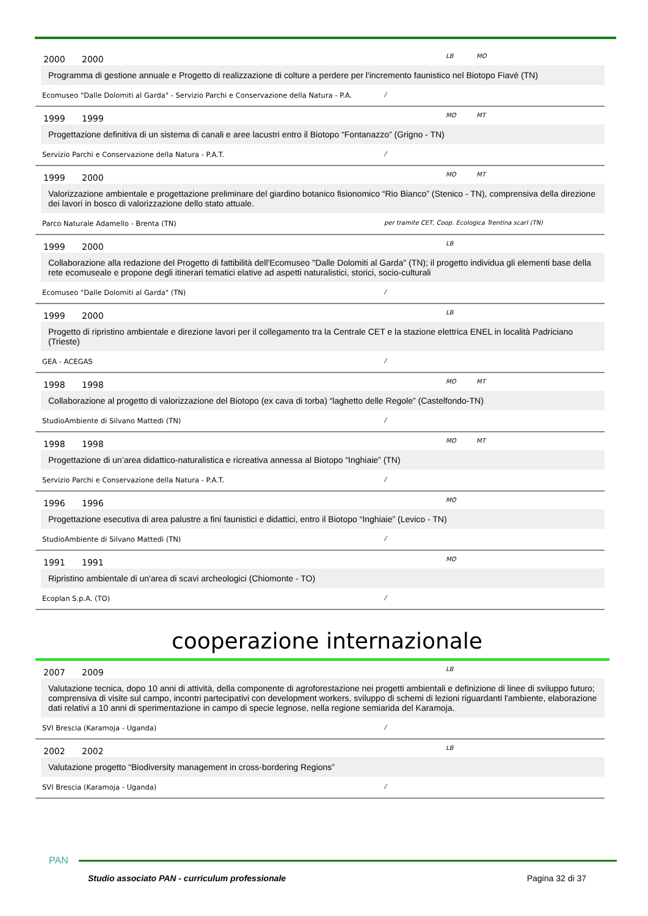2000 2000 LB MO
Programma di gestione annuale e Progetto di realizzazione di colture a perdere per l'incremento faunistico nel Biotopo Fiavè (TN)
Ecomuseo "Dalle Dolomiti al Garda" - Servizio Parchi e Conservazione della Natura - P.A. /
1999 1999 MO MT
Progettazione definitiva di un sistema di canali e aree lacustri entro il Biotopo “Fontanazzo” (Grigno - TN)
Servizio Parchi e Conservazione della Natura - P.A.T. /
1999 2000 MO MT
Valorizzazione ambientale e progettazione preliminare del giardino botanico fisionomico “Rio Bianco” (Stenico - TN), comprensiva della direzione dei lavori in bosco di valorizzazione dello stato attuale.
Parco Naturale Adamello - Brenta (TN) per tramite CET, Coop. Ecologica Trentina scarl (TN)
1999 2000 LB
Collaborazione alla redazione del Progetto di fattibilità dell'Ecomuseo "Dalle Dolomiti al Garda" (TN); il progetto individua gli elementi base della rete ecomuseale e propone degli itinerari tematici elative ad aspetti naturalistici, storici, socio-culturali
Ecomuseo "Dalle Dolomiti al Garda" (TN) /
1999 2000 LB
Progetto di ripristino ambientale e direzione lavori per il collegamento tra la Centrale CET e la stazione elettrica ENEL in località Padriciano (Trieste)
GEA - ACEGAS /
1998 1998 MO MT
Collaborazione al progetto di valorizzazione del Biotopo (ex cava di torba) “laghetto delle Regole” (Castelfondo-TN)
StudioAmbiente di Silvano Mattedi (TN) /
1998 1998 MO MT
Progettazione di un’area didattico-naturalistica e ricreativa annessa al Biotopo “Inghiaie” (TN)
Servizio Parchi e Conservazione della Natura - P.A.T. /
1996 1996 MO
Progettazione esecutiva di area palustre a fini faunistici e didattici, entro il Biotopo “Inghiaie” (Levico - TN)
StudioAmbiente di Silvano Mattedi (TN) /
1991 1991 MO
Ripristino ambientale di un'area di scavi archeologici (Chiomonte - TO)
Ecoplan S.p.A. (TO) /
cooperazione internazionale
2007 2009 LB
Valutazione tecnica, dopo 10 anni di attività, della componente di agroforestazione nei progetti ambientali e definizione di linee di sviluppo futuro; comprensiva di visite sul campo, incontri partecipativi con development workers, sviluppo di schemi di lezioni riguardanti l'ambiente, elaborazione dati relativi a 10 anni di sperimentazione in campo di specie legnose, nella regione semiarida del Karamoja.
SVI Brescia (Karamoja - Uganda) /
2002 2002 LB
Valutazione progetto “Biodiversity management in cross-bordering Regions”
SVI Brescia (Karamoja - Uganda) /
PAN
Studio associato PAN - curriculum professionale
Pagina 32 di 37